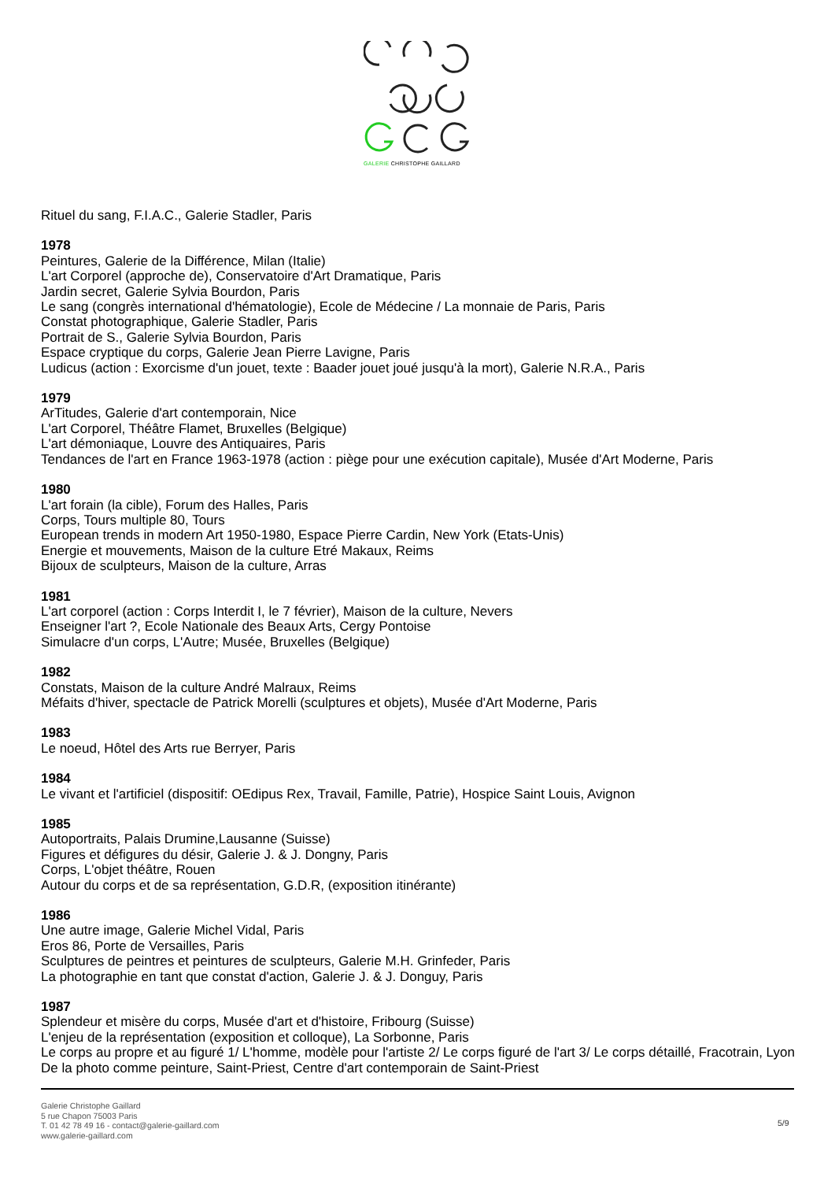GALERIE CHRISTOPHE GAILLARD
Rituel du sang, F.I.A.C., Galerie Stadler, Paris
1978
Peintures, Galerie de la Différence, Milan (Italie)
L'art Corporel (approche de), Conservatoire d'Art Dramatique, Paris
Jardin secret, Galerie Sylvia Bourdon, Paris
Le sang (congrès international d'hématologie), Ecole de Médecine / La monnaie de Paris, Paris
Constat photographique, Galerie Stadler, Paris
Portrait de S., Galerie Sylvia Bourdon, Paris
Espace cryptique du corps, Galerie Jean Pierre Lavigne, Paris
Ludicus (action : Exorcisme d'un jouet, texte : Baader jouet joué jusqu'à la mort), Galerie N.R.A., Paris
1979
ArTitudes, Galerie d'art contemporain, Nice
L'art Corporel, Théâtre Flamet, Bruxelles (Belgique)
L'art démoniaque, Louvre des Antiquaires, Paris
Tendances de l'art en France 1963-1978 (action : piège pour une exécution capitale), Musée d'Art Moderne, Paris
1980
L'art forain (la cible), Forum des Halles, Paris
Corps, Tours multiple 80, Tours
European trends in modern Art 1950-1980, Espace Pierre Cardin, New York (Etats-Unis)
Energie et mouvements, Maison de la culture Etré Makaux, Reims
Bijoux de sculpteurs, Maison de la culture, Arras
1981
L'art corporel (action : Corps Interdit I, le 7 février), Maison de la culture, Nevers
Enseigner l'art ?, Ecole Nationale des Beaux Arts, Cergy Pontoise
Simulacre d'un corps, L'Autre; Musée, Bruxelles (Belgique)
1982
Constats, Maison de la culture André Malraux, Reims
Méfaits d'hiver, spectacle de Patrick Morelli (sculptures et objets), Musée d'Art Moderne, Paris
1983
Le noeud, Hôtel des Arts rue Berryer, Paris
1984
Le vivant et l'artificiel (dispositif: OEdipus Rex, Travail, Famille, Patrie), Hospice Saint Louis, Avignon
1985
Autoportraits, Palais Drumine,Lausanne (Suisse)
Figures et défigures du désir, Galerie J. & J. Dongny, Paris
Corps, L'objet théâtre, Rouen
Autour du corps et de sa représentation, G.D.R, (exposition itinérante)
1986
Une autre image, Galerie Michel Vidal, Paris
Eros 86, Porte de Versailles, Paris
Sculptures de peintres et peintures de sculpteurs, Galerie M.H. Grinfeder, Paris
La photographie en tant que constat d'action, Galerie J. & J. Donguy, Paris
1987
Splendeur et misère du corps, Musée d'art et d'histoire, Fribourg (Suisse)
L'enjeu de la représentation (exposition et colloque), La Sorbonne, Paris
Le corps au propre et au figuré 1/ L'homme, modèle pour l'artiste 2/ Le corps figuré de l'art 3/ Le corps détaillé, Fracotrain, Lyon
De la photo comme peinture, Saint-Priest, Centre d'art contemporain de Saint-Priest
Galerie Christophe Gaillard
5 rue Chapon 75003 Paris
T. 01 42 78 49 16 - contact@galerie-gaillard.com
www.galerie-gaillard.com
5/9